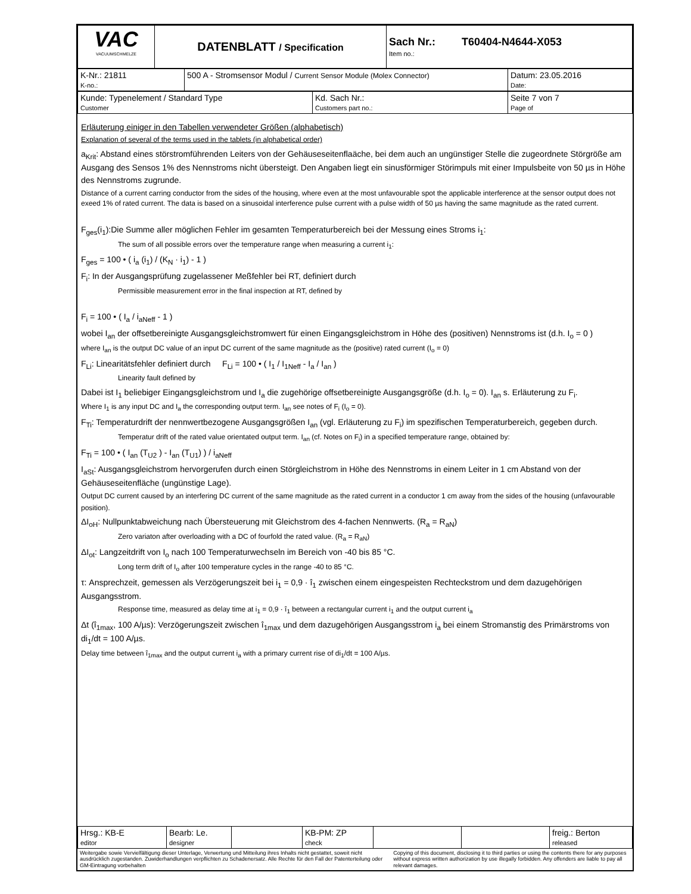| VAC VACUUMSCHMELZE | DATENBLATT / Specification | Sach Nr.: T60404-N4644-X053 Item no.: |
| K-Nr.: 21811 K-no.: | 500 A - Stromsensor Modul / Current Sensor Module (Molex Connector) | Datum: 23.05.2016 Date: |
| Kunde: Typenelement / Standard Type Customer | Kd. Sach Nr.: Customers part no.: | Seite 7 von 7 Page of |
Erläuterung einiger in den Tabellen verwendeter Größen (alphabetisch)
Explanation of several of the terms used in the tablets (in alphabetical order)
a<sub>Krit</sub>: Abstand eines störstromführenden Leiters von der Gehäuseseitenflaäche, bei dem auch an ungünstiger Stelle die zugeordnete Störgröße am Ausgang des Sensos 1% des Nennstroms nicht übersteigt. Den Angaben liegt ein sinusförmiger Störimpuls mit einer Impulsbeite von 50 µs in Höhe des Nennstroms zugrunde.
Distance of a current carring conductor from the sides of the housing, where even at the most unfavourable spot the applicable interference at the sensor output does not exeed 1% of rated current. The data is based on a sinusoidal interference pulse current with a pulse width of 50 µs having the same magnitude as the rated current.
F<sub>ges</sub>(i<sub>1</sub>):Die Summe aller möglichen Fehler im gesamten Temperaturbereich bei der Messung eines Stroms i<sub>1</sub>:
The sum of all possible errors over the temperature range when measuring a current i<sub>1</sub>:
F<sub>ges</sub> = 100 • ( i<sub>a</sub> (i<sub>1</sub>) / (K<sub>N</sub> · i<sub>1</sub>) - 1 )
F<sub>i</sub>: In der Ausgangsprüfung zugelassener Meßfehler bei RT, definiert durch
Permissible measurement error in the final inspection at RT, defined by
F<sub>i</sub> = 100 • ( I<sub>a</sub> / i<sub>aNeff</sub> - 1 )
wobei I<sub>an</sub> der offsetbereinigte Ausgangsgleichstromwert für einen Eingangsgleichstrom in Höhe des (positiven) Nennstroms ist (d.h. I<sub>o</sub> = 0 )
where I<sub>an</sub> is the output DC value of an input DC current of the same magnitude as the (positive) rated current (I<sub>o</sub> = 0)
F<sub>Li</sub>: Linearitätsfehler definiert durch F<sub>Li</sub> = 100 • ( I<sub>1</sub> / I<sub>1Neff</sub> - I<sub>a</sub> / I<sub>an</sub> )
Linearity fault defined by
Dabei ist I<sub>1</sub> beliebiger Eingangsgleichstrom und I<sub>a</sub> die zugehörige offsetbereinigte Ausgangsgröße (d.h. I<sub>o</sub> = 0). I<sub>an</sub> s. Erläuterung zu F<sub>i</sub>.
Where I<sub>1</sub> is any input DC and I<sub>a</sub> the corresponding output term. I<sub>an</sub> see notes of F<sub>i</sub> (I<sub>o</sub> = 0).
F<sub>Ti</sub>: Temperaturdrift der nennwertbezogene Ausgangsgrößen I<sub>an</sub> (vgl. Erläuterung zu F<sub>i</sub>) im spezifischen Temperaturbereich, gegeben durch.
Temperatur drift of the rated value orientated output term. I<sub>an</sub> (cf. Notes on F<sub>i</sub>) in a specified temperature range, obtained by:
F<sub>Ti</sub> = 100 • ( I<sub>an</sub> (T<sub>U2</sub> ) - I<sub>an</sub> (T<sub>U1</sub>) ) / i<sub>aNeff</sub>
I<sub>aSt</sub>: Ausgangsgleichstrom hervorgerufen durch einen Störgleichstrom in Höhe des Nennstroms in einem Leiter in 1 cm Abstand von der Gehäuseseitenfläche (ungünstige Lage).
Output DC current caused by an interfering DC current of the same magnitude as the rated current in a conductor 1 cm away from the sides of the housing (unfavourable position).
ΔI<sub>oH</sub>: Nullpunktabweichung nach Übersteuerung mit Gleichstrom des 4-fachen Nennwerts. (R<sub>a</sub> = R<sub>aN</sub>)
Zero variaton after overloading with a DC of fourfold the rated value. (R<sub>a</sub> = R<sub>aN</sub>)
ΔI<sub>ot</sub>: Langzeitdrift von I<sub>o</sub> nach 100 Temperaturwechseln im Bereich von -40 bis 85 °C.
Long term drift of I<sub>o</sub> after 100 temperature cycles in the range -40 to 85 °C.
τ: Ansprechzeit, gemessen als Verzögerungszeit bei i<sub>1</sub> = 0,9 · î<sub>1</sub> zwischen einem eingespeisten Rechteckstrom und dem dazugehörigen Ausgangsstrom.
Response time, measured as delay time at i<sub>1</sub> = 0,9 · î<sub>1</sub> between a rectangular current i<sub>1</sub> and the output current i<sub>a</sub>
Δt (î<sub>1max</sub>, 100 A/µs): Verzögerungszeit zwischen î<sub>1max</sub> und dem dazugehörigen Ausgangsstrom i<sub>a</sub> bei einem Stromanstig des Primärstroms von di<sub>1</sub>/dt = 100 A/µs.
Delay time between î<sub>1max</sub> and the output current i<sub>a</sub> with a primary current rise of di<sub>1</sub>/dt = 100 A/µs.
| Hrsg.: KB-E editor | Bearb: Le. designer | | KB-PM: ZP check | | | freig.: Berton released |
| Weitergabe sowie Vervielfältigung dieser Unterlage, Verwertung und Mitteilung ihres Inhalts nicht gestattet, soweit nicht ausdrücklich zugestanden. Zuwiderhandlungen verpflichten zu Schadenersatz. Alle Rechte für den Fall der Patenterteilung oder GM-Eintragung vorbehalten | Copying of this document, disclosing it to third parties or using the contents there for any purposes without express written authorization by use illegally forbidden. Any offenders are liable to pay all relevant damages. |